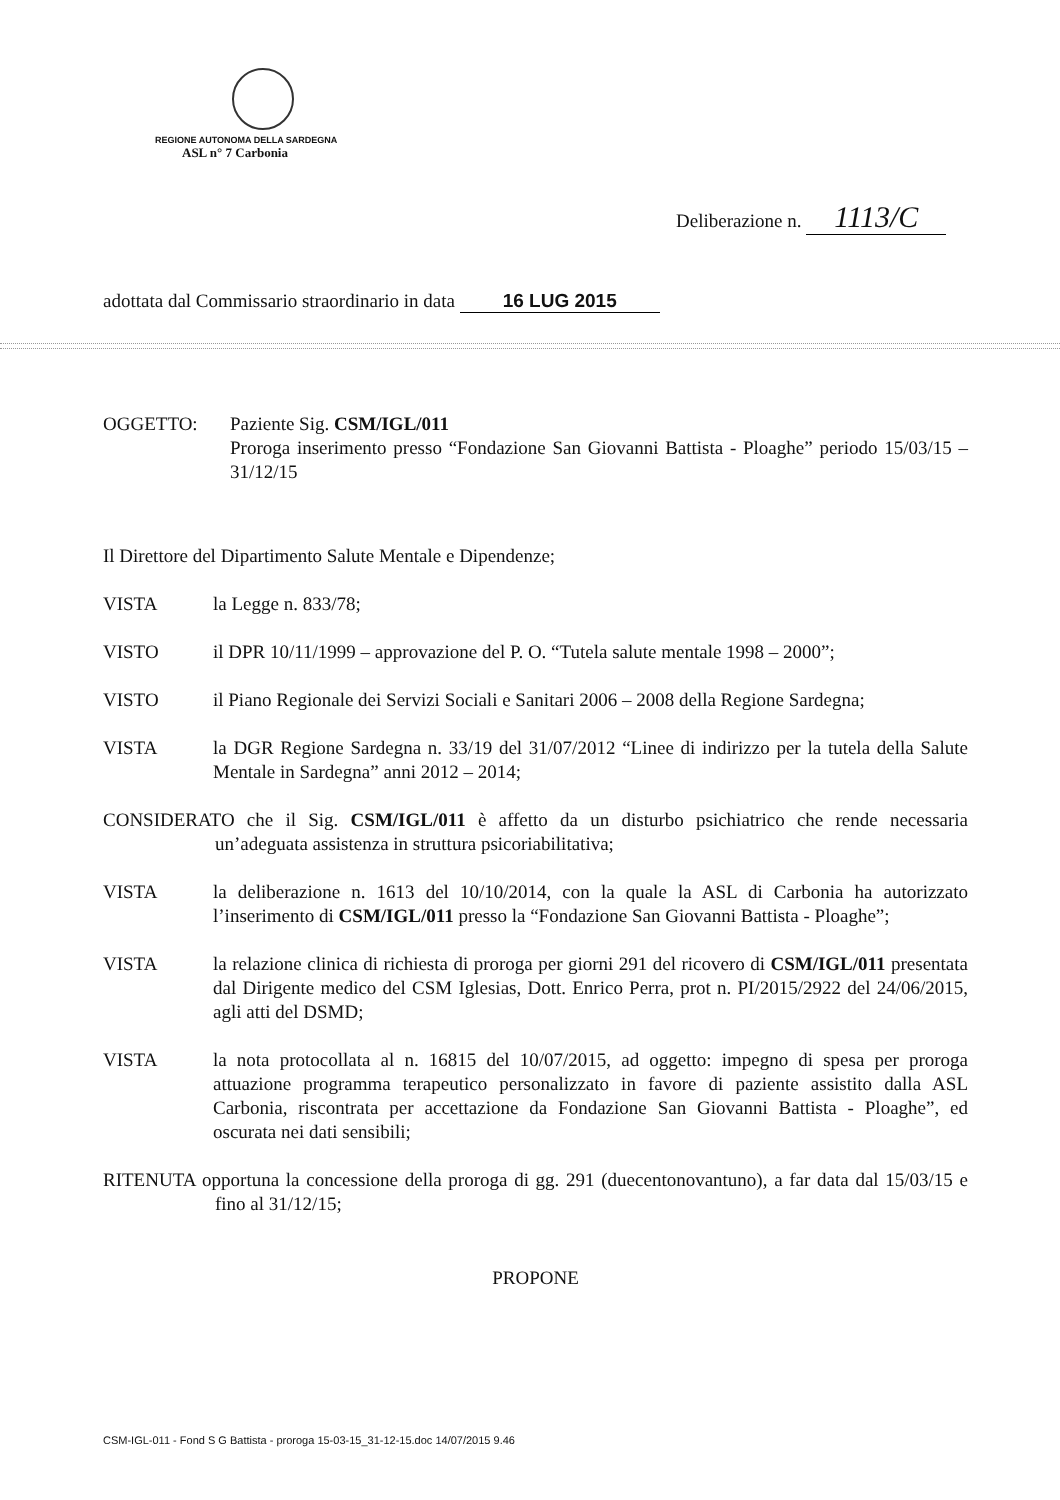REGIONE AUTONOMA DELLA SARDEGNA
ASL n° 7 Carbonia
Deliberazione n. 1113/C
adottata dal Commissario straordinario in data 16 LUG 2015
OGGETTO: Paziente Sig. CSM/IGL/011
Proroga inserimento presso “Fondazione San Giovanni Battista - Ploaghe” periodo 15/03/15 – 31/12/15
Il Direttore del Dipartimento Salute Mentale e Dipendenze;
VISTA la Legge n. 833/78;
VISTO il DPR 10/11/1999 – approvazione del P. O. “Tutela salute mentale 1998 – 2000”;
VISTO il Piano Regionale dei Servizi Sociali e Sanitari 2006 – 2008 della Regione Sardegna;
VISTA la DGR Regione Sardegna n. 33/19 del 31/07/2012 “Linee di indirizzo per la tutela della Salute Mentale in Sardegna” anni 2012 – 2014;
CONSIDERATO che il Sig. CSM/IGL/011 è affetto da un disturbo psichiatrico che rende necessaria un’adeguata assistenza in struttura psicoriabilitativa;
VISTA la deliberazione n. 1613 del 10/10/2014, con la quale la ASL di Carbonia ha autorizzato l’inserimento di CSM/IGL/011 presso la “Fondazione San Giovanni Battista - Ploaghe”;
VISTA la relazione clinica di richiesta di proroga per giorni 291 del ricovero di CSM/IGL/011 presentata dal Dirigente medico del CSM Iglesias, Dott. Enrico Perra, prot n. PI/2015/2922 del 24/06/2015, agli atti del DSMD;
VISTA la nota protocollata al n. 16815 del 10/07/2015, ad oggetto: impegno di spesa per proroga attuazione programma terapeutico personalizzato in favore di paziente assistito dalla ASL Carbonia, riscontrata per accettazione da Fondazione San Giovanni Battista - Ploaghe”, ed oscurata nei dati sensibili;
RITENUTA opportuna la concessione della proroga di gg. 291 (duecentonovantuno), a far data dal 15/03/15 e fino al 31/12/15;
PROPONE
CSM-IGL-011 - Fond S G Battista - proroga 15-03-15_31-12-15.doc 14/07/2015 9.46